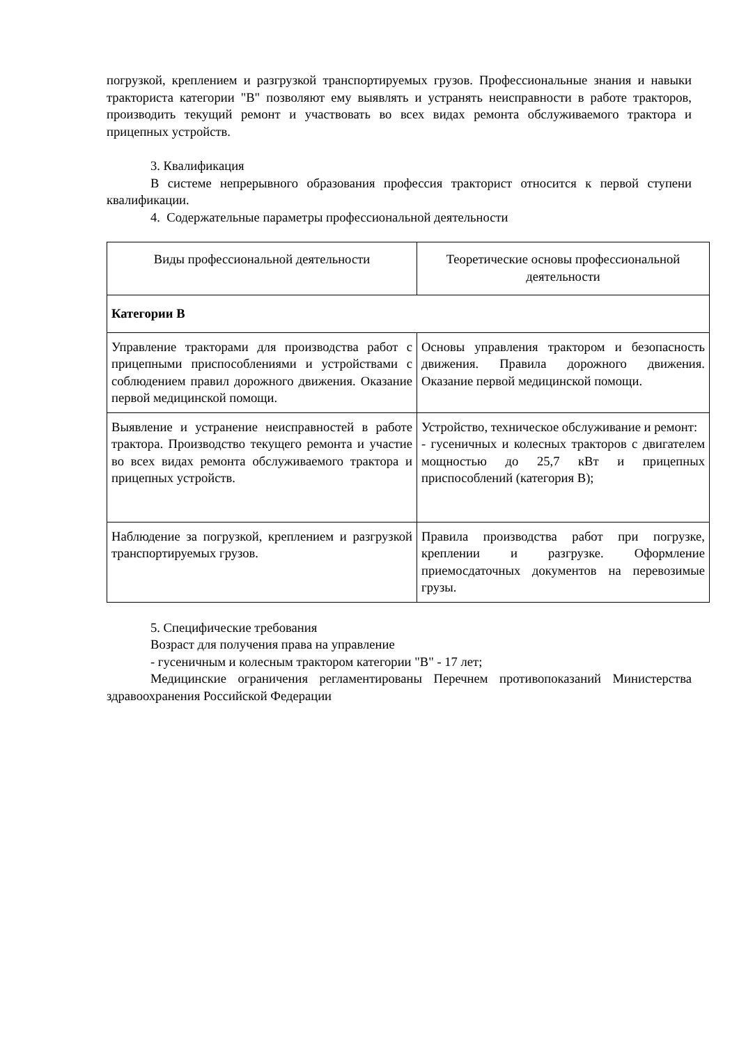погрузкой, креплением и разгрузкой транспортируемых грузов. Профессиональные знания и навыки тракториста категории "В" позволяют ему выявлять и устранять неисправности в работе тракторов, производить текущий ремонт и участвовать во всех видах ремонта обслуживаемого трактора и прицепных устройств.
3. Квалификация
В системе непрерывного образования профессия тракторист относится к первой ступени квалификации.
4. Содержательные параметры профессиональной деятельности
| Виды профессиональной деятельности | Теоретические основы профессиональной деятельности |
| Категории В | |
| Управление тракторами для производства работ с прицепными приспособлениями и устройствами с соблюдением правил дорожного движения. Оказание первой медицинской помощи. | Основы управления трактором и безопасность движения. Правила дорожного движения. Оказание первой медицинской помощи. |
| Выявление и устранение неисправностей в работе трактора. Производство текущего ремонта и участие во всех видах ремонта обслуживаемого трактора и прицепных устройств. | Устройство, техническое обслуживание и ремонт: - гусеничных и колесных тракторов с двигателем мощностью до 25,7 кВт и прицепных приспособлений (категория В); |
| Наблюдение за погрузкой, креплением и разгрузкой транспортируемых грузов. | Правила производства работ при погрузке, креплении и разгрузке. Оформление приемосдаточных документов на перевозимые грузы. |
5. Специфические требования
Возраст для получения права на управление
- гусеничным и колесным трактором категории "В" - 17 лет;
Медицинские ограничения регламентированы Перечнем противопоказаний Министерства здравоохранения Российской Федерации